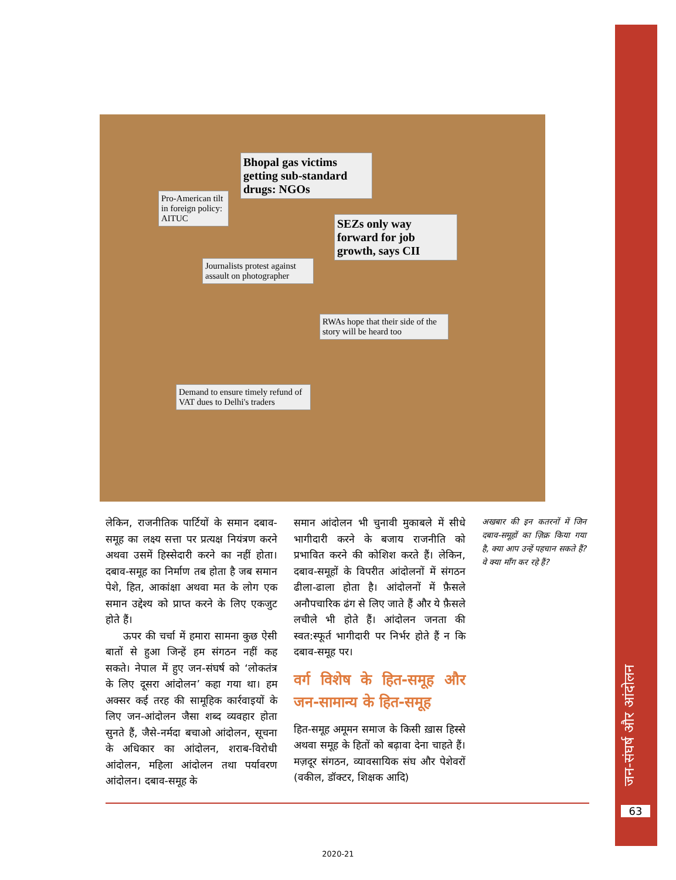Bhopal gas victims getting sub-standard drugs: NGOs
Pro-American tilt in foreign policy: AITUC
SEZs only way forward for job growth, says CII
Journalists protest against assault on photographer
RWAs hope that their side of the story will be heard too
Demand to ensure timely refund of VAT dues to Delhi's traders
लेकिन, राजनीतिक पार्टियों के समान दबाव-समूह का लक्ष्य सत्ता पर प्रत्यक्ष नियंत्रण करने अथवा उसमें हिस्सेदारी करने का नहीं होता। दबाव-समूह का निर्माण तब होता है जब समान पेशे, हित, आकांक्षा अथवा मत के लोग एक समान उद्देश्य को प्राप्त करने के लिए एकजुट होते हैं।
ऊपर की चर्चा में हमारा सामना कुछ ऐसी बातों से हुआ जिन्हें हम संगठन नहीं कह सकते। नेपाल में हुए जन-संघर्ष को ‘लोकतंत्र के लिए दूसरा आंदोलन’ कहा गया था। हम अक्सर कई तरह की सामूहिक कार्रवाइयों के लिए जन-आंदोलन जैसा शब्द व्यवहार होता सुनते हैं, जैसे-नर्मदा बचाओ आंदोलन, सूचना के अधिकार का आंदोलन, शराब-विरोधी आंदोलन, महिला आंदोलन तथा पर्यावरण आंदोलन। दबाव-समूह के
समान आंदोलन भी चुनावी मुकाबले में सीधे भागीदारी करने के बजाय राजनीति को प्रभावित करने की कोशिश करते हैं। लेकिन, दबाव-समूहों के विपरीत आंदोलनों में संगठन ढीला-ढाला होता है। आंदोलनों में फ़ैसले अनौपचारिक ढंग से लिए जाते हैं और ये फ़ैसले लचीले भी होते हैं। आंदोलन जनता की स्वत:स्फूर्त भागीदारी पर निर्भर होते हैं न कि दबाव-समूह पर।
वर्ग विशेष के हित-समूह और जन-सामान्य के हित-समूह
हित-समूह अमूमन समाज के किसी ख़ास हिस्से अथवा समूह के हितों को बढ़ावा देना चाहते हैं। मज़दूर संगठन, व्यावसायिक संघ और पेशेवरों (वकील, डॉक्टर, शिक्षक आदि)
अखबार की इन कतरनों में जिन दबाव-समूहों का ज़िक्र किया गया है, क्या आप उन्हें पहचान सकते हैं? वे क्या माँग कर रहे हैं?
जन-संघर्ष और आंदोलन
63
2020-21